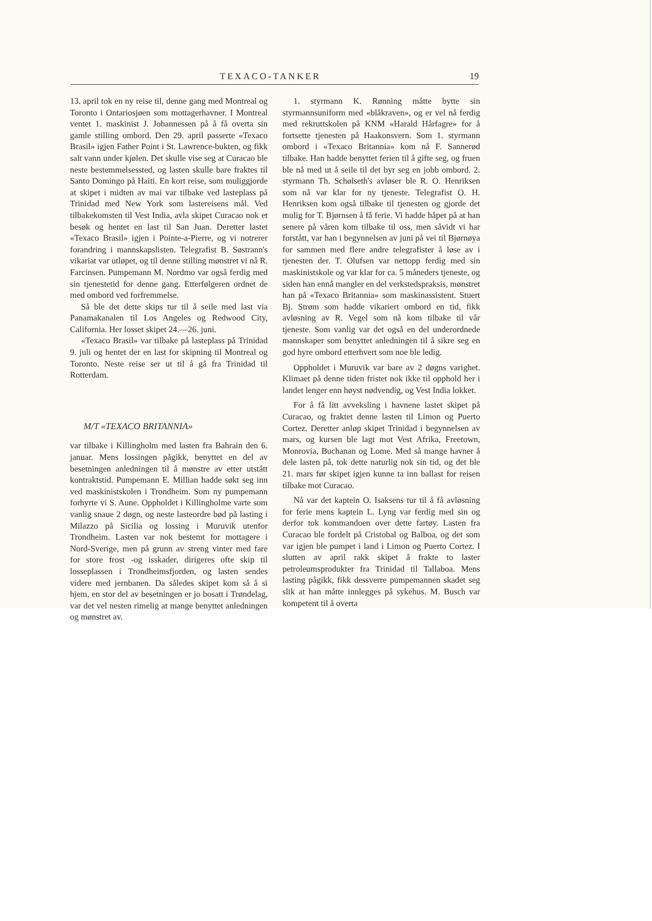TEXACO-TANKER 19
13. april tok en ny reise til, denne gang med Montreal og Toronto i Ontariosjøen som mottagerhavner. I Montreal ventet 1. maskinist J. Johannessen på å få overta sin gamle stilling ombord. Den 29. april passerte «Texaco Brasil» igjen Father Point i St. Lawrence-bukten, og fikk salt vann under kjølen. Det skulle vise seg at Curacao ble neste bestemmelsessted, og lasten skulle bare fraktes til Santo Domingo på Haiti. En kort reise, som muliggjorde at skipet i midten av mai var tilbake ved lasteplass på Trinidad med New York som lastereisens mål. Ved tilbakekomsten til Vest India, avla skipet Curacao nok et besøk og hentet en last til San Juan. Deretter lastet «Texaco Brasil» igjen i Pointe-a-Pierre, og vi notrerer forandring i mannskapslisten. Telegrafist B. Søstrann's vikariat var utløpet, og til denne stilling mønstret vi nå R. Farcinsen. Pumpemann M. Nordmo var også ferdig med sin tjenestetid for denne gang. Etterfølgeren ordnet de med ombord ved forfremmelse.
Så ble det dette skips tur til å seile med last via Panamakanalen til Los Angeles og Redwood City, California. Her losset skipet 24.—26. juni.
«Texaco Brasil» var tilbake på lasteplass på Trinidad 9. juli og hentet der en last for skipning til Montreal og Toronto. Neste reise ser ut til å gå fra Trinidad til Rotterdam.
M/T «TEXACO BRITANNIA»
var tilbake i Killingholm med lasten fra Bahrain den 6. januar. Mens lossingen pågikk, benyttet en del av besetningen anledningen til å mønstre av etter utstått kontraktstid. Pumpemann E. Millian hadde søkt seg inn ved maskinistskolen i Trondheim. Som ny pumpemann forhyrte vi S. Aune. Oppholdet i Killingholme varte som vanlig snaue 2 døgn, og neste lasteordre bød på lasting i Milazzo på Sicilia og lossing i Muruvik utenfor Trondheim. Lasten var nok bestemt for mottagere i Nord-Sverige, men på grunn av streng vinter med fare for store frost -og isskader, dirigeres ofte skip til losseplassen i Trondheimsfjorden, og lasten sendes videre med jernbanen. Da således skipet kom så å si hjem, en stor del av besetningen er jo bosatt i Trøndelag, var det vel nesten rimelig at mange benyttet anledningen og mønstret av.
1. styrmann K. Rønning måtte bytte sin styrmannsuniform med «blåkraven», og er vel nå ferdig med rekruttskolen på KNM «Harald Hårfagre» for å fortsette tjenesten på Haakonsvern. Som 1. styrmann ombord i «Texaco Britannia» kom nå F. Sannerød tilbake. Han hadde benyttet ferien til å gifte seg, og fruen ble nå med ut å seile til det byr seg en jobb ombord. 2. styrmann Th. Schølseth's avløser ble R. O. Henriksen som nå var klar for ny tjeneste. Telegrafist O. H. Henriksen kom også tilbake til tjenesten og gjorde det mulig for T. Bjørnsen å få ferie. Vi hadde håpet på at han senere på våren kom tilbake til oss, men såvidt vi har forstått, var han i begynnelsen av juni på vei til Bjørnøya for sammen med flere andre telegrafister å løse av i tjenesten der. T. Olufsen var nettopp ferdig med sin maskinistskole og var klar for ca. 5 måneders tjeneste, og siden han ennå mangler en del verkstedspraksis, mønstret han på «Texaco Britannia» som maskinassistent. Stuert Bj. Strøm som hadde vikariert ombord en tid, fikk avløsning av R. Vegel som nå kom tilbake til vår tjeneste. Som vanlig var det også en del underordnede mannskaper som benyttet anledningen til å sikre seg en god hyre ombord etterhvert som noe ble ledig.
Oppholdet i Muruvik var bare av 2 døgns varighet. Klimaet på denne tiden fristet nok ikke til opphold her i landet lenger enn høyst nødvendig, og Vest India lokket.
For å få litt avveksling i havnene lastet skipet på Curacao, og fraktet denne lasten til Limon og Puerto Cortez. Deretter anløp skipet Trinidad i begynnelsen av mars, og kursen ble lagt mot Vest Afrika, Freetown, Monrovia, Buchanan og Lome. Med så mange havner å dele lasten på, tok dette naturlig nok sin tid, og det ble 21. mars før skipet igjen kunne ta inn ballast for reisen tilbake mot Curacao.
Nå var det kaptein O. Isaksens tur til å få avløsning for ferie mens kaptein L. Lyng var ferdig med sin og derfor tok kommandoen over dette fartøy. Lasten fra Curacao ble fordelt på Cristobal og Balboa, og det som var igjen ble pumpet i land i Limon og Puerto Cortez. I slutten av april rakk skipet å frakte to laster petroleumsprodukter fra Trinidad til Tallaboa. Mens lasting pågikk, fikk dessverre pumpemannen skadet seg slik at han måtte innlegges på sykehus. M. Busch var kompetent til å overta